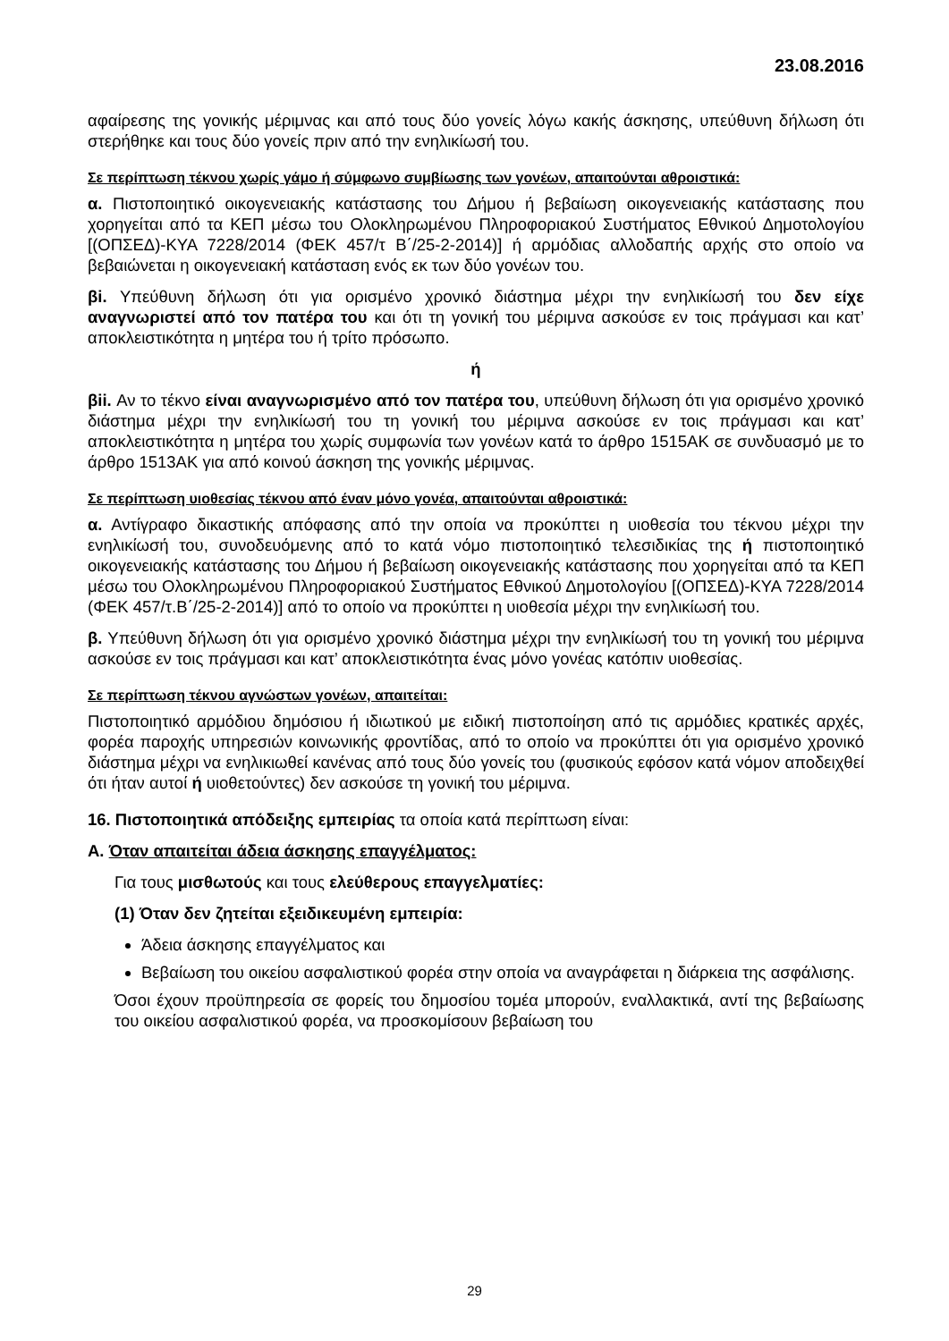23.08.2016
αφαίρεσης της γονικής μέριμνας και από τους δύο γονείς λόγω κακής άσκησης, υπεύθυνη δήλωση ότι στερήθηκε και τους δύο γονείς πριν από την ενηλικίωσή του.
Σε περίπτωση τέκνου χωρίς γάμο ή σύμφωνο συμβίωσης των γονέων, απαιτούνται αθροιστικά:
α. Πιστοποιητικό οικογενειακής κατάστασης του Δήμου ή βεβαίωση οικογενειακής κατάστασης που χορηγείται από τα ΚΕΠ μέσω του Ολοκληρωμένου Πληροφοριακού Συστήματος Εθνικού Δημοτολογίου [(ΟΠΣΕΔ)-ΚΥΑ 7228/2014 (ΦΕΚ 457/τ Β΄/25-2-2014)] ή αρμόδιας αλλοδαπής αρχής στο οποίο να βεβαιώνεται η οικογενειακή κατάσταση ενός εκ των δύο γονέων του.
βi. Υπεύθυνη δήλωση ότι για ορισμένο χρονικό διάστημα μέχρι την ενηλικίωσή του δεν είχε αναγνωριστεί από τον πατέρα του και ότι τη γονική του μέριμνα ασκούσε εν τοις πράγμασι και κατ’ αποκλειστικότητα η μητέρα του ή τρίτο πρόσωπο.
ή
βii. Αν το τέκνο είναι αναγνωρισμένο από τον πατέρα του, υπεύθυνη δήλωση ότι για ορισμένο χρονικό διάστημα μέχρι την ενηλικίωσή του τη γονική του μέριμνα ασκούσε εν τοις πράγμασι και κατ’ αποκλειστικότητα η μητέρα του χωρίς συμφωνία των γονέων κατά το άρθρο 1515ΑΚ σε συνδυασμό με το άρθρο 1513ΑΚ για από κοινού άσκηση της γονικής μέριμνας.
Σε περίπτωση υιοθεσίας τέκνου από έναν μόνο γονέα, απαιτούνται αθροιστικά:
α. Αντίγραφο δικαστικής απόφασης από την οποία να προκύπτει η υιοθεσία του τέκνου μέχρι την ενηλικίωσή του, συνοδευόμενης από το κατά νόμο πιστοποιητικό τελεσιδικίας της ή πιστοποιητικό οικογενειακής κατάστασης του Δήμου ή βεβαίωση οικογενειακής κατάστασης που χορηγείται από τα ΚΕΠ μέσω του Ολοκληρωμένου Πληροφοριακού Συστήματος Εθνικού Δημοτολογίου [(ΟΠΣΕΔ)-ΚΥΑ 7228/2014 (ΦΕΚ 457/τ.Β΄/25-2-2014)] από το οποίο να προκύπτει η υιοθεσία μέχρι την ενηλικίωσή του.
β. Υπεύθυνη δήλωση ότι για ορισμένο χρονικό διάστημα μέχρι την ενηλικίωσή του τη γονική του μέριμνα ασκούσε εν τοις πράγμασι και κατ’ αποκλειστικότητα ένας μόνο γονέας κατόπιν υιοθεσίας.
Σε περίπτωση τέκνου αγνώστων γονέων, απαιτείται:
Πιστοποιητικό αρμόδιου δημόσιου ή ιδιωτικού με ειδική πιστοποίηση από τις αρμόδιες κρατικές αρχές, φορέα παροχής υπηρεσιών κοινωνικής φροντίδας, από το οποίο να προκύπτει ότι για ορισμένο χρονικό διάστημα μέχρι να ενηλικιωθεί κανένας από τους δύο γονείς του (φυσικούς εφόσον κατά νόμον αποδειχθεί ότι ήταν αυτοί ή υιοθετούντες) δεν ασκούσε τη γονική του μέριμνα.
16. Πιστοποιητικά απόδειξης εμπειρίας τα οποία κατά περίπτωση είναι:
Α. Όταν απαιτείται άδεια άσκησης επαγγέλματος:
Για τους μισθωτούς και τους ελεύθερους επαγγελματίες:
(1) Όταν δεν ζητείται εξειδικευμένη εμπειρία:
Άδεια άσκησης επαγγέλματος και
Βεβαίωση του οικείου ασφαλιστικού φορέα στην οποία να αναγράφεται η διάρκεια της ασφάλισης.
Όσοι έχουν προϋπηρεσία σε φορείς του δημοσίου τομέα μπορούν, εναλλακτικά, αντί της βεβαίωσης του οικείου ασφαλιστικού φορέα, να προσκομίσουν βεβαίωση του
29